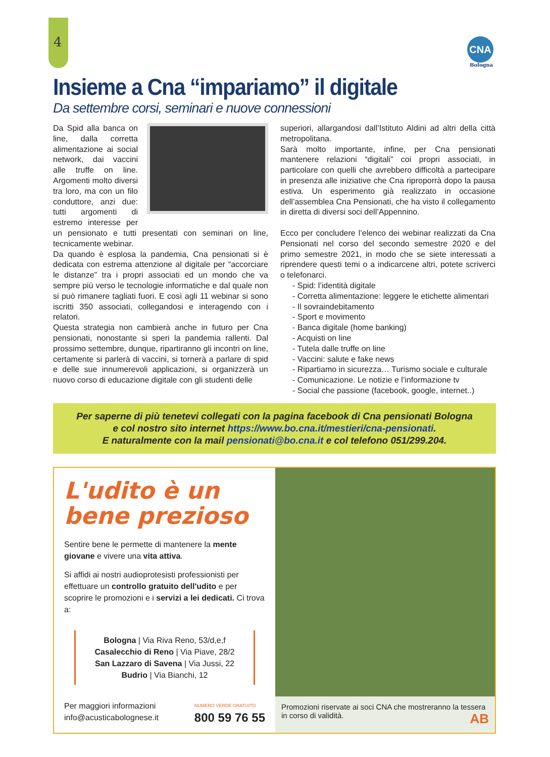4 CNA
Bologna
Insieme a Cna “impariamo” il digitale
Da settembre corsi, seminari e nuove connessioni
Da Spid alla banca on line, dalla corretta alimentazione ai social network, dai vaccini alle truffe on line. Argomenti molto diversi tra loro, ma con un filo conduttore, anzi due: tutti argomenti di estremo interesse per un pensionato e tutti presentati con seminari on line, tecnicamente webinar.
Da quando è esplosa la pandemia, Cna pensionati si è dedicata con estrema attenzione al digitale per “accorciare le distanze” tra i propri associati ed un mondo che va sempre più verso le tecnologie informatiche e dal quale non si può rimanere tagliati fuori. E così agli 11 webinar si sono iscritti 350 associati, collegandosi e interagendo con i relatori.
Questa strategia non cambierà anche in futuro per Cna pensionati, nonostante si speri la pandemia rallenti. Dal prossimo settembre, dunque, ripartiranno gli incontri on line, certamente si parlerà di vaccini, si tornerà a parlare di spid e delle sue innumerevoli applicazioni, si organizzerà un nuovo corso di educazione digitale con gli studenti delle
superiori, allargandosi dall’Istituto Aldini ad altri della città metropolitana.
Sarà molto importante, infine, per Cna pensionati mantenere relazioni “digitali” coi propri associati, in particolare con quelli che avrebbero difficoltà a partecipare in presenza alle iniziative che Cna riproporrà dopo la pausa estiva. Un esperimento già realizzato in occasione dell’assemblea Cna Pensionati, che ha visto il collegamento in diretta di diversi soci dell’Appennino.
Ecco per concludere l’elenco dei webinar realizzati da Cna Pensionati nel corso del secondo semestre 2020 e del primo semestre 2021, in modo che se siete interessati a riprendere questi temi o a indicarcene altri, potete scriverci o telefonarci.
- Spid: l’identità digitale
- Corretta alimentazione: leggere le etichette alimentari
- Il sovraindebitamento
- Sport e movimento
- Banca digitale (home banking)
- Acquisti on line
- Tutela dalle truffe on line
- Vaccini: salute e fake news
- Ripartiamo in sicurezza… Turismo sociale e culturale
- Comunicazione. Le notizie e l’informazione tv
- Social che passione (facebook, google, internet..)
Per saperne di più tenetevi collegati con la pagina facebook di Cna pensionati Bologna
e col nostro sito internet https://www.bo.cna.it/mestieri/cna-pensionati.
E naturalmente con la mail pensionati@bo.cna.it e col telefono 051/299.204.
L'udito è un bene prezioso
Sentire bene le permette di mantenere la mente giovane e vivere una vita attiva.
Si affidi ai nostri audioprotesisti professionisti per effettuare un controllo gratuito dell'udito e per scoprire le promozioni e i servizi a lei dedicati. Ci trova a:
Bologna | Via Riva Reno, 53/d,e,f
Casalecchio di Reno | Via Piave, 28/2
San Lazzaro di Savena | Via Jussi, 22
Budrio | Via Bianchi, 12
Per maggiori informazioni
info@acusticabolognese.it NUMERO VERDE GRATUITO
800 59 76 55
Promozioni riservate ai soci CNA che mostreranno la tessera in corso di validità. AB